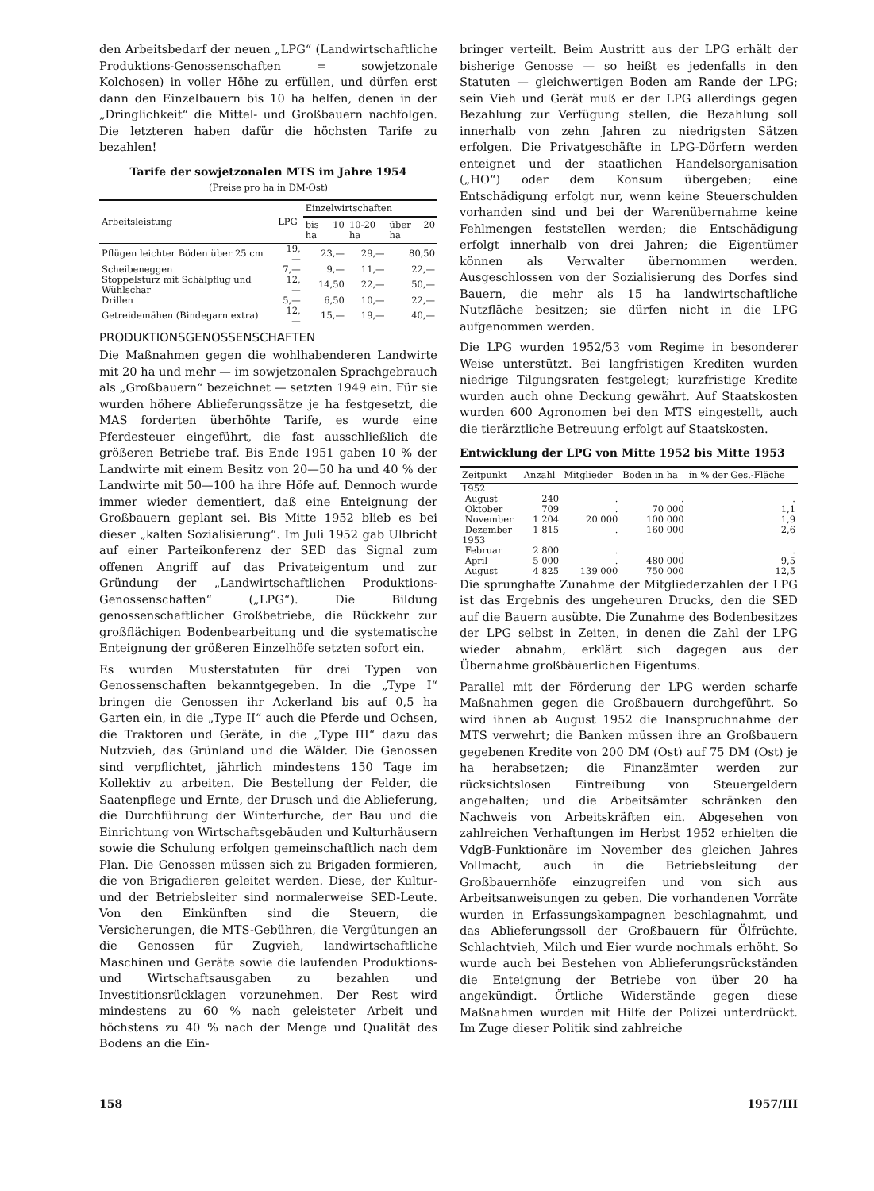den Arbeitsbedarf der neuen „LPG“ (Landwirtschaftliche Produktions-Genossenschaften = sowjetzonale Kolchosen) in voller Höhe zu erfüllen, und dürfen erst dann den Einzelbauern bis 10 ha helfen, denen in der „Dringlichkeit“ die Mittel- und Großbauern nachfolgen. Die letzteren haben dafür die höchsten Tarife zu bezahlen!
Tarife der sowjetzonalen MTS im Jahre 1954
(Preise pro ha in DM-Ost)
| Arbeitsleistung | LPG | Einzelwirtschaften | | |
| --- | --- | --- | --- | --- |
| | | bis 10 ha | 10-20 ha | über 20 ha |
| Pflügen leichter Böden über 25 cm | 19,— | 23,— | 29,— | 80,50 |
| Scheibeneggen | 7,— | 9,— | 11,— | 22,— |
| Stoppelsturz mit Schälpflug und Wühlschar | 12,— | 14,50 | 22,— | 50,— |
| Drillen | 5,— | 6,50 | 10,— | 22,— |
| Getreidemähen (Bindegarn extra) | 12,— | 15,— | 19,— | 40,— |
PRODUKTIONSGENOSSENSCHAFTEN
Die Maßnahmen gegen die wohlhabenderen Landwirte mit 20 ha und mehr — im sowjetzonalen Sprachgebrauch als „Großbauern“ bezeichnet — setzten 1949 ein. Für sie wurden höhere Ablieferungssätze je ha festgesetzt, die MAS forderten überhöhte Tarife, es wurde eine Pferdesteuer eingeführt, die fast ausschließlich die größeren Betriebe traf. Bis Ende 1951 gaben 10 % der Landwirte mit einem Besitz von 20—50 ha und 40 % der Landwirte mit 50—100 ha ihre Höfe auf. Dennoch wurde immer wieder dementiert, daß eine Enteignung der Großbauern geplant sei. Bis Mitte 1952 blieb es bei dieser „kalten Sozialisierung“. Im Juli 1952 gab Ulbricht auf einer Parteikonferenz der SED das Signal zum offenen Angriff auf das Privateigentum und zur Gründung der „Landwirtschaftlichen Produktions-Genossenschaften“ („LPG“). Die Bildung genossenschaftlicher Großbetriebe, die Rückkehr zur großflächigen Bodenbearbeitung und die systematische Enteignung der größeren Einzelhöfe setzten sofort ein.
Es wurden Musterstatuten für drei Typen von Genossenschaften bekanntgegeben. In die „Type I“ bringen die Genossen ihr Ackerland bis auf 0,5 ha Garten ein, in die „Type II“ auch die Pferde und Ochsen, die Traktoren und Geräte, in die „Type III“ dazu das Nutzvieh, das Grünland und die Wälder. Die Genossen sind verpflichtet, jährlich mindestens 150 Tage im Kollektiv zu arbeiten. Die Bestellung der Felder, die Saatenpflege und Ernte, der Drusch und die Ablieferung, die Durchführung der Winterfurche, der Bau und die Einrichtung von Wirtschaftsgebäuden und Kulturhäusern sowie die Schulung erfolgen gemeinschaftlich nach dem Plan. Die Genossen müssen sich zu Brigaden formieren, die von Brigadieren geleitet werden. Diese, der Kultur- und der Betriebsleiter sind normalerweise SED-Leute. Von den Einkünften sind die Steuern, die Versicherungen, die MTS-Gebühren, die Vergütungen an die Genossen für Zugvieh, landwirtschaftliche Maschinen und Geräte sowie die laufenden Produktions- und Wirtschaftsausgaben zu bezahlen und Investitionsrücklagen vorzunehmen. Der Rest wird mindestens zu 60 % nach geleisteter Arbeit und höchstens zu 40 % nach der Menge und Qualität des Bodens an die Ein-
bringer verteilt. Beim Austritt aus der LPG erhält der bisherige Genosse — so heißt es jedenfalls in den Statuten — gleichwertigen Boden am Rande der LPG; sein Vieh und Gerät muß er der LPG allerdings gegen Bezahlung zur Verfügung stellen, die Bezahlung soll innerhalb von zehn Jahren zu niedrigsten Sätzen erfolgen. Die Privatgeschäfte in LPG-Dörfern werden enteignet und der staatlichen Handelsorganisation („HO“) oder dem Konsum übergeben; eine Entschädigung erfolgt nur, wenn keine Steuerschulden vorhanden sind und bei der Warenübernahme keine Fehlmengen feststellen werden; die Entschädigung erfolgt innerhalb von drei Jahren; die Eigentümer können als Verwalter übernommen werden. Ausgeschlossen von der Sozialisierung des Dorfes sind Bauern, die mehr als 15 ha landwirtschaftliche Nutzfläche besitzen; sie dürfen nicht in die LPG aufgenommen werden.
Die LPG wurden 1952/53 vom Regime in besonderer Weise unterstützt. Bei langfristigen Krediten wurden niedrige Tilgungsraten festgelegt; kurzfristige Kredite wurden auch ohne Deckung gewährt. Auf Staatskosten wurden 600 Agronomen bei den MTS eingestellt, auch die tierärztliche Betreuung erfolgt auf Staatskosten.
Entwicklung der LPG von Mitte 1952 bis Mitte 1953
| Zeitpunkt | Anzahl | Mitglieder | Boden in ha | in % der Ges.-Fläche |
| --- | --- | --- | --- | --- |
| 1952 | | | | |
| August | 240 | . | . | . |
| Oktober | 709 | . | 70 000 | 1,1 |
| November | 1 204 | 20 000 | 100 000 | 1,9 |
| Dezember | 1 815 | . | 160 000 | 2,6 |
| 1953 | | | | |
| Februar | 2 800 | . | . | . |
| April | 5 000 | . | 480 000 | 9,5 |
| August | 4 825 | 139 000 | 750 000 | 12,5 |
Die sprunghafte Zunahme der Mitgliederzahlen der LPG ist das Ergebnis des ungeheuren Drucks, den die SED auf die Bauern ausübte. Die Zunahme des Bodenbesitzes der LPG selbst in Zeiten, in denen die Zahl der LPG wieder abnahm, erklärt sich dagegen aus der Übernahme großbäuerlichen Eigentums.
Parallel mit der Förderung der LPG werden scharfe Maßnahmen gegen die Großbauern durchgeführt. So wird ihnen ab August 1952 die Inanspruchnahme der MTS verwehrt; die Banken müssen ihre an Großbauern gegebenen Kredite von 200 DM (Ost) auf 75 DM (Ost) je ha herabsetzen; die Finanzämter werden zur rücksichtslosen Eintreibung von Steuergeldern angehalten; und die Arbeitsämter schränken den Nachweis von Arbeitskräften ein. Abgesehen von zahlreichen Verhaftungen im Herbst 1952 erhielten die VdgB-Funktionäre im November des gleichen Jahres Vollmacht, auch in die Betriebsleitung der Großbauernhöfe einzugreifen und von sich aus Arbeitsanweisungen zu geben. Die vorhandenen Vorräte wurden in Erfassungskampagnen beschlagnahmt, und das Ablieferungssoll der Großbauern für Ölfrüchte, Schlachtvieh, Milch und Eier wurde nochmals erhöht. So wurde auch bei Bestehen von Ablieferungsrückständen die Enteignung der Betriebe von über 20 ha angekündigt. Örtliche Widerstände gegen diese Maßnahmen wurden mit Hilfe der Polizei unterdrückt. Im Zuge dieser Politik sind zahlreiche
158 1957/III